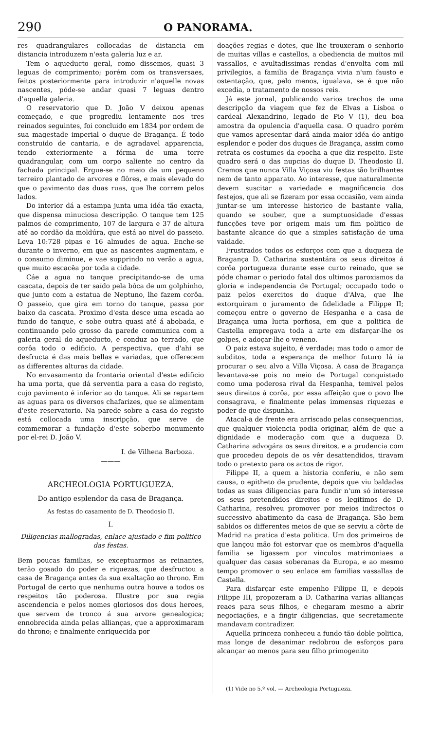290 O PANORAMA.
res quadrangulares collocadas de distancia em distancia introduzem n'esta galeria luz e ar.
Tem o aqueducto geral, como dissemos, quasi 3 leguas de comprimento; porém com os transversaes, feitos posteriormente para introduzir n'aquelle novas nascentes, póde-se andar quasi 7 leguas dentro d'aquella galeria.
O reservatorio que D. João V deixou apenas começado, e que progrediu lentamente nos tres reinados seguintes, foi concluido em 1834 por ordem de sua magestade imperial o duque de Bragança. É todo construido de cantaria, e de agradavel apparencia, tendo exteriormente a fórma de uma torre quadrangular, com um corpo saliente no centro da fachada principal. Ergue-se no meio de um pequeno terreiro plantado de arvores e flôres, e mais elevado do que o pavimento das duas ruas, que lhe correm pelos lados.
Do interior dá a estampa junta uma idéa tão exacta, que dispensa minuciosa descripção. O tanque tem 125 palmos de comprimento, 107 de largura e 37 de altura até ao cordão da moldúra, que está ao nivel do passeio. Leva 10:728 pipas e 16 almudes de agua. Enche-se durante o inverno, em que as nascentes augmentam, e o consumo diminue, e vae supprindo no verão a agua, que muito escacêa por toda a cidade.
Cáe a agua no tanque precipitando-se de uma cascata, depois de ter saído pela bôca de um golphinho, que junto com a estatua de Neptuno, lhe fazem corôa. O passeio, que gira em torno do tanque, passa por baixo da cascata. Proximo d'esta desce uma escada ao fundo do tanque, e sobe outra quasi até á abobada, e continuando pelo grosso da parede communica com a galeria geral do aqueducto, e conduz ao terrado, que corôa todo o edificio. A perspectiva, que d'ahi se desfructa é das mais bellas e variadas, que offerecem as differentes alturas da cidade.
No envasamento da frontaria oriental d'este edificio ha uma porta, que dá serventia para a casa do registo, cujo pavimento é inferior ao do tanque. Ali se repartem as aguas para os diversos chafarizes, que se alimentam d'este reservatorio. Na parede sobre a casa do registo está collocada uma inscripção, que serve de commemorar a fundação d'este soberbo monumento por el-rei D. João V.
I. de Vilhena Barboza.
———
ARCHEOLOGIA PORTUGUEZA.
Do antigo esplendor da casa de Bragança.
As festas do casamento de D. Theodosio II.
I.
Diligencias mallogradas, enlace ajustado e fim politico das festas.
Bem poucas familias, se exceptuarmos as reinantes, terão gosado do poder e riquezas, que desfructou a casa de Bragança antes da sua exaltação ao throno. Em Portugal de certo que nenhuma outra houve a todos os respeitos tão poderosa. Illustre por sua regia ascendencia e pelos nomes gloriosos dos dous heroes, que servem de tronco á sua arvore genealogica; ennobrecida ainda pelas allianças, que a approximaram do throno; e finalmente enriquecida por
doações regias e dotes, que lhe trouxeram o senhorio de muitas villas e castellos, a obediencia de muitos mil vassallos, e avultadissimas rendas d'envolta com mil privilegios, a familia de Bragança vivia n'um fausto e ostentação, que, pelo menos, igualava, se é que não excedia, o tratamento de nossos reis.
Já este jornal, publicando varios trechos de uma descripção da viagem que fez de Elvas a Lisboa o cardeal Alexandrino, legado de Pio V (1), deu boa amostra da opulencia d'aquella casa. O quadro porém que vamos apresentar dará ainda maior idéa do antigo esplendor e poder dos duques de Bragança, assim como retrata os costumes da epocha a que diz respeito. Este quadro será o das nupcias do duque D. Theodosio II. Cremos que nunca Villa Viçosa viu festas tão brilhantes nem de tanto apparato. Ao interesse, que naturalmente devem suscitar a variedade e magnificencia dos festejos, que ali se fizeram por essa occasião, vem ainda juntar-se um interesse historico de bastante valia, quando se souber, que a sumptuosidade d'essas funcções teve por origem mais um fim politico de bastante alcance do que a simples satisfação de uma vaidade.
Frustrados todos os esforços com que a duqueza de Bragança D. Catharina sustentára os seus direitos á corôa portugueza durante esse curto reinado, que se póde chamar o periodo fatal dos ultimos paroxismos da gloria e independencia de Portugal; occupado todo o paiz pelos exercitos do duque d'Alva, que lhe extorquiram o juramento de fidelidade a Filippe II; começou entre o governo de Hespanha e a casa de Bragança uma lucta porfiosa, em que a politica de Castella empregava toda a arte em disfarçar-lhe os golpes, e adoçar-lhe o veneno.
O paiz estava sujeito, é verdade; mas todo o amor de subditos, toda a esperança de melhor futuro lá ía procurar o seu alvo a Villa Viçosa. A casa de Bragança levantava-se pois no meio de Portugal conquistado como uma poderosa rival da Hespanha, temivel pelos seus direitos á corôa, por essa affeição que o povo lhe consagrava, e finalmente pelas immensas riquezas e poder de que dispunha.
Atacal-a de frente era arriscado pelas consequencias, que qualquer violencia podia originar, além de que a dignidade e moderação com que a duqueza D. Catharina advogára os seus direitos, e a prudencia com que procedeu depois de os vêr desattendidos, tiravam todo o pretexto para os actos de rigor.
Filippe II, a quem a historia conferiu, e não sem causa, o epitheto de prudente, depois que viu baldadas todas as suas diligencias para fundir n'um só interesse os seus pretendidos direitos e os legitimos de D. Catharina, resolveu promover por meios indirectos o successivo abatimento da casa de Bragança. São bem sabidos os differentes meios de que se serviu a côrte de Madrid na pratica d'esta politica. Um dos primeiros de que lançou mão foi estorvar que os membros d'aquella familia se ligassem por vinculos matrimoniaes a qualquer das casas soberanas da Europa, e ao mesmo tempo promover o seu enlace em familias vassallas de Castella.
Para disfarçar este empenho Filippe II, e depois Filippe III, propozeram a D. Catharina varias allianças reaes para seus filhos, e chegaram mesmo a abrir negociações, e a fingir diligencias, que secretamente mandavam contradizer.
Aquella princeza conheceu a fundo tão doble politica, mas longe de desanimar redobrou de esforços para alcançar ao menos para seu filho primogenito
(1) Vide no 5.º vol. — Archeologia Portugueza.